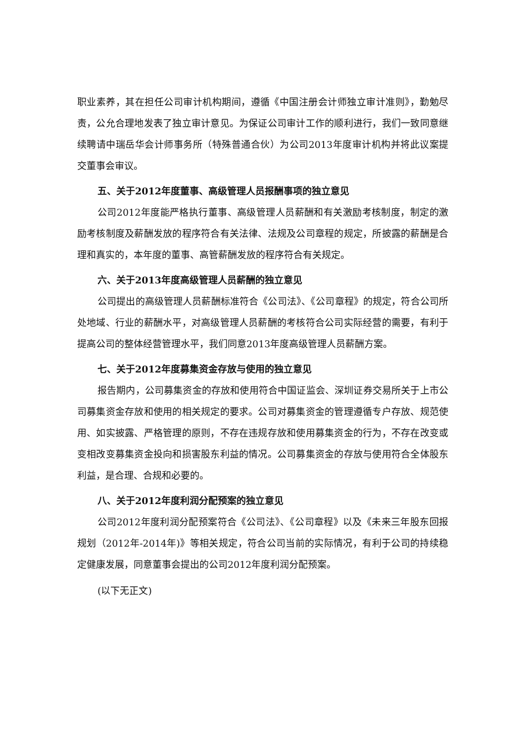职业素养，其在担任公司审计机构期间，遵循《中国注册会计师独立审计准则》，勤勉尽责，公允合理地发表了独立审计意见。为保证公司审计工作的顺利进行，我们一致同意继续聘请中瑞岳华会计师事务所（特殊普通合伙）为公司2013年度审计机构并将此议案提交董事会审议。
五、关于2012年度董事、高级管理人员报酬事项的独立意见
公司2012年度能严格执行董事、高级管理人员薪酬和有关激励考核制度，制定的激励考核制度及薪酬发放的程序符合有关法律、法规及公司章程的规定，所披露的薪酬是合理和真实的，本年度的董事、高管薪酬发放的程序符合有关规定。
六、关于2013年度高级管理人员薪酬的独立意见
公司提出的高级管理人员薪酬标准符合《公司法》、《公司章程》的规定，符合公司所处地域、行业的薪酬水平，对高级管理人员薪酬的考核符合公司实际经营的需要，有利于提高公司的整体经营管理水平，我们同意2013年度高级管理人员薪酬方案。
七、关于2012年度募集资金存放与使用的独立意见
报告期内，公司募集资金的存放和使用符合中国证监会、深圳证券交易所关于上市公司募集资金存放和使用的相关规定的要求。公司对募集资金的管理遵循专户存放、规范使用、如实披露、严格管理的原则，不存在违规存放和使用募集资金的行为，不存在改变或变相改变募集资金投向和损害股东利益的情况。公司募集资金的存放与使用符合全体股东利益，是合理、合规和必要的。
八、关于2012年度利润分配预案的独立意见
公司2012年度利润分配预案符合《公司法》、《公司章程》以及《未来三年股东回报规划（2012年-2014年)》等相关规定，符合公司当前的实际情况，有利于公司的持续稳定健康发展，同意董事会提出的公司2012年度利润分配预案。
(以下无正文)